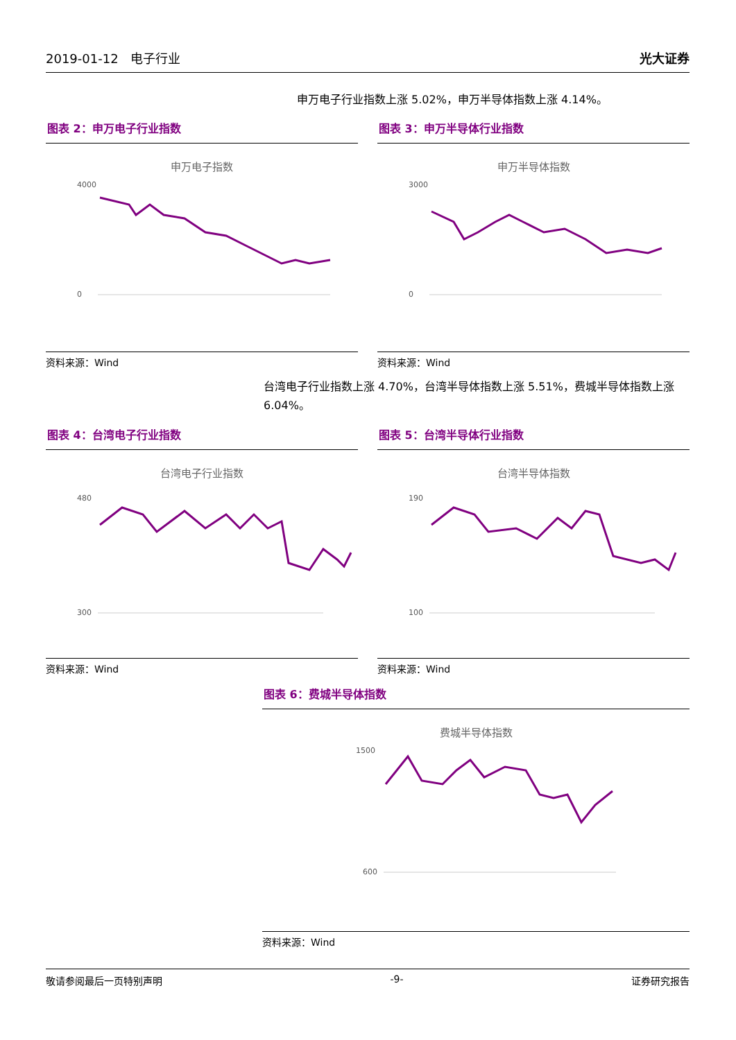2019-01-12 电子行业
光大证券
申万电子行业指数上涨 5.02%，申万半导体指数上涨 4.14%。
图表 2：申万电子行业指数
申万电子指数
4000
0
资料来源：Wind
图表 3：申万半导体行业指数
申万半导体指数
3000
0
资料来源：Wind
台湾电子行业指数上涨 4.70%，台湾半导体指数上涨 5.51%，费城半导体指数上涨 6.04%。
图表 4：台湾电子行业指数
台湾电子行业指数
480
300
资料来源：Wind
图表 5：台湾半导体行业指数
台湾半导体指数
190
100
资料来源：Wind
图表 6：费城半导体指数
费城半导体指数
1500
600
资料来源：Wind
敬请参阅最后一页特别声明 -9- 证券研究报告